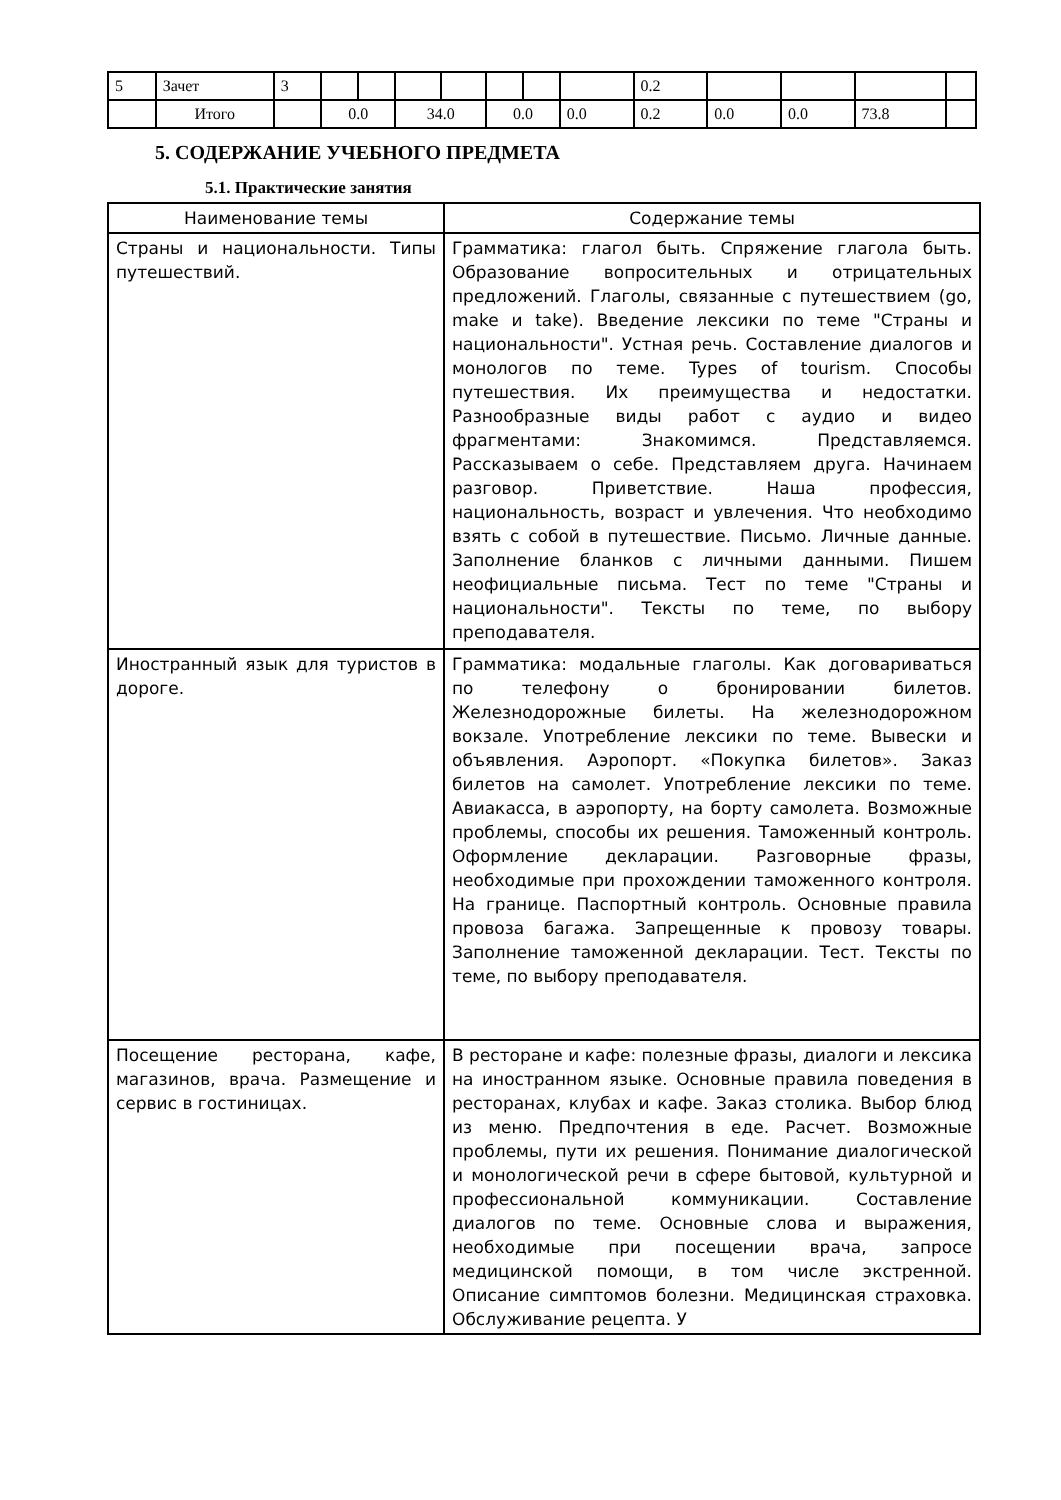| 5 | Зачет | 3 | | | | | | | | 0.2 | | | | |
| | Итого | | 0.0 | | 34.0 | | 0.0 | | 0.0 | 0.2 | 0.0 | 0.0 | 73.8 | |
5. СОДЕРЖАНИЕ УЧЕБНОГО ПРЕДМЕТА
5.1. Практические занятия
| Наименование темы | Содержание темы |
| --- | --- |
| Страны и национальности. Типы путешествий. | Грамматика: глагол быть. Спряжение глагола быть. Образование вопросительных и отрицательных предложений. Глаголы, связанные с путешествием (go, make и take). Введение лексики по теме "Страны и национальности". Устная речь. Составление диалогов и монологов по теме. Types of tourism. Способы путешествия. Их преимущества и недостатки. Разнообразные виды работ с аудио и видео фрагментами: Знакомимся. Представляемся. Рассказываем о себе. Представляем друга. Начинаем разговор. Приветствие. Наша профессия, национальность, возраст и увлечения. Что необходимо взять с собой в путешествие. Письмо. Личные данные. Заполнение бланков с личными данными. Пишем неофициальные письма. Тест по теме "Страны и национальности". Тексты по теме, по выбору преподавателя. |
| Иностранный язык для туристов в дороге. | Грамматика: модальные глаголы. Как договариваться по телефону о бронировании билетов. Железнодорожные билеты. На железнодорожном вокзале. Употребление лексики по теме. Вывески и объявления. Аэропорт. «Покупка билетов». Заказ билетов на самолет. Употребление лексики по теме. Авиакасса, в аэропорту, на борту самолета. Возможные проблемы, способы их решения. Таможенный контроль. Оформление декларации. Разговорные фразы, необходимые при прохождении таможенного контроля. На границе. Паспортный контроль. Основные правила провоза багажа. Запрещенные к провозу товары. Заполнение таможенной декларации. Тест. Тексты по теме, по выбору преподавателя. |
| Посещение ресторана, кафе, магазинов, врача. Размещение и сервис в гостиницах. | В ресторане и кафе: полезные фразы, диалоги и лексика на иностранном языке. Основные правила поведения в ресторанах, клубах и кафе. Заказ столика. Выбор блюд из меню. Предпочтения в еде. Расчет. Возможные проблемы, пути их решения. Понимание диалогической и монологической речи в сфере бытовой, культурной и профессиональной коммуникации. Составление диалогов по теме. Основные слова и выражения, необходимые при посещении врача, запросе медицинской помощи, в том числе экстренной. Описание симптомов болезни. Медицинская страховка. Обслуживание рецепта. У |